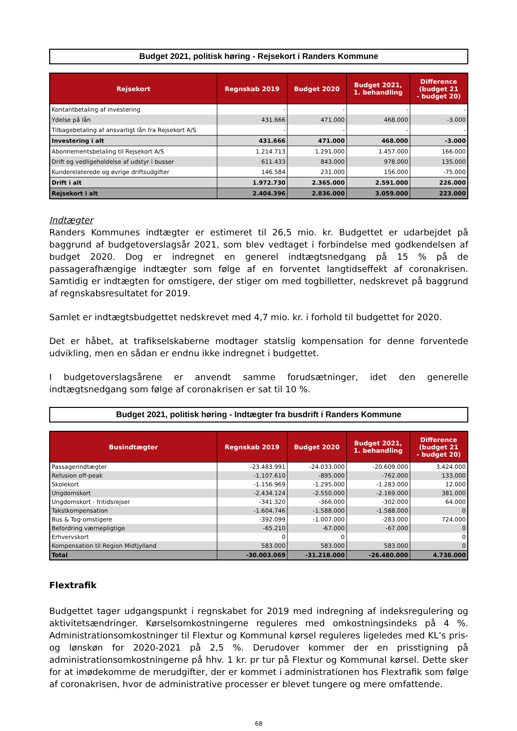Budget 2021, politisk høring - Rejsekort i Randers Kommune
| Rejsekort | Regnskab 2019 | Budget 2020 | Budget 2021, 1. behandling | Difference (budget 21 - budget 20) |
| --- | --- | --- | --- | --- |
| Kontantbetaling af investering | - | - | - | - |
| Ydelse på lån | 431.666 | 471.000 | 468.000 | -3.000 |
| Tilbagebetaling af ansvarligt lån fra Rejsekort A/S | - | - | - | - |
| Investering i alt | 431.666 | 471.000 | 468.000 | -3.000 |
| Abonnementsbetaling til Rejsekort A/S | 1.214.713 | 1.291.000 | 1.457.000 | 166.000 |
| Drift og vedligeholdelse af udstyr i busser | 611.433 | 843.000 | 978.000 | 135.000 |
| Kunderelaterede og øvrige driftsudgifter | 146.584 | 231.000 | 156.000 | -75.000 |
| Drift i alt | 1.972.730 | 2.365.000 | 2.591.000 | 226.000 |
| Rejsekort i alt | 2.404.396 | 2.836.000 | 3.059.000 | 223.000 |
Indtægter
Randers Kommunes indtægter er estimeret til 26,5 mio. kr. Budgettet er udarbejdet på baggrund af budgetoverslagsår 2021, som blev vedtaget i forbindelse med godkendelsen af budget 2020. Dog er indregnet en generel indtægtsnedgang på 15 % på de passagerafhængige indtægter som følge af en forventet langtidseffekt af coronakrisen. Samtidig er indtægten for omstigere, der stiger om med togbilletter, nedskrevet på baggrund af regnskabsresultatet for 2019.
Samlet er indtægtsbudgettet nedskrevet med 4,7 mio. kr. i forhold til budgettet for 2020.
Det er håbet, at trafikselskaberne modtager statslig kompensation for denne forventede udvikling, men en sådan er endnu ikke indregnet i budgettet.
I budgetoverslagsårene er anvendt samme forudsætninger, idet den generelle indtægtsnedgang som følge af coronakrisen er sat til 10 %.
Budget 2021, politisk høring - Indtægter fra busdrift i Randers Kommune
| Busindtægter | Regnskab 2019 | Budget 2020 | Budget 2021, 1. behandling | Difference (budget 21 - budget 20) |
| --- | --- | --- | --- | --- |
| Passagerindtægter | -23.483.991 | -24.033.000 | -20.609.000 | 3.424.000 |
| Refusion off-peak | -1.107.610 | -895.000 | -762.000 | 133.000 |
| Skolekort | -1.156.969 | -1.295.000 | -1.283.000 | 12.000 |
| Ungdomskort | -2.434.124 | -2.550.000 | -2.169.000 | 381.000 |
| Ungdomskort - fritidsrejser | -341.320 | -366.000 | -302.000 | 64.000 |
| Takstkompensation | -1.604.746 | -1.588.000 | -1.588.000 | 0 |
| Bus & Tog-omstigere | -392.099 | -1.007.000 | -283.000 | 724.000 |
| Befordring værnepligtige | -65.210 | -67.000 | -67.000 | 0 |
| Erhvervskort | 0 | 0 | | 0 |
| Kompensation til Region Midtjylland | 583.000 | 583.000 | 583.000 | 0 |
| Total | -30.003.069 | -31.218.000 | -26.480.000 | 4.738.000 |
Flextrafik
Budgettet tager udgangspunkt i regnskabet for 2019 med indregning af indeksregulering og aktivitetsændringer. Kørselsomkostningerne reguleres med omkostningsindeks på 4 %. Administrationsomkostninger til Flextur og Kommunal kørsel reguleres ligeledes med KL’s pris- og lønskøn for 2020-2021 på 2,5 %. Derudover kommer der en prisstigning på administrationsomkostningerne på hhv. 1 kr. pr tur på Flextur og Kommunal kørsel. Dette sker for at imødekomme de merudgifter, der er kommet i administrationen hos Flextrafik som følge af coronakrisen, hvor de administrative processer er blevet tungere og mere omfattende.
68